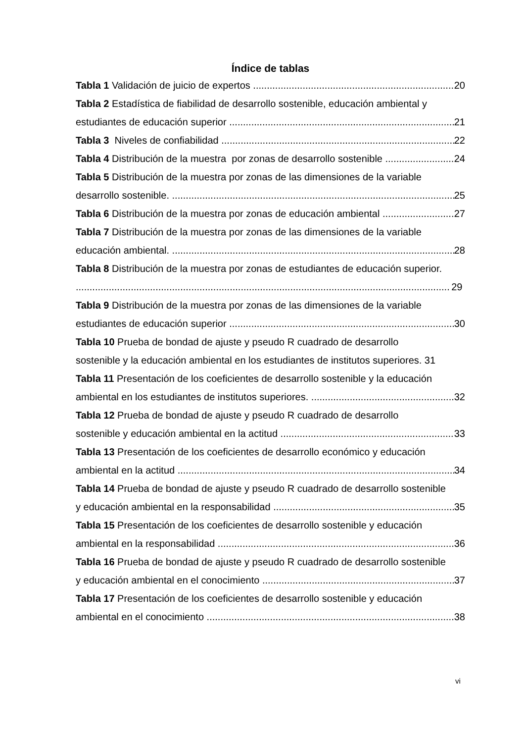Índice de tablas
Tabla 1 Validación de juicio de expertos 20
Tabla 2 Estadística de fiabilidad de desarrollo sostenible, educación ambiental y
estudiantes de educación superior 21
Tabla 3 Niveles de confiabilidad 22
Tabla 4 Distribución de la muestra por zonas de desarrollo sostenible 24
Tabla 5 Distribución de la muestra por zonas de las dimensiones de la variable
desarrollo sostenible. 25
Tabla 6 Distribución de la muestra por zonas de educación ambiental 27
Tabla 7 Distribución de la muestra por zonas de las dimensiones de la variable
educación ambiental. 28
Tabla 8 Distribución de la muestra por zonas de estudiantes de educación superior.
29
Tabla 9 Distribución de la muestra por zonas de las dimensiones de la variable
estudiantes de educación superior 30
Tabla 10 Prueba de bondad de ajuste y pseudo R cuadrado de desarrollo
sostenible y la educación ambiental en los estudiantes de institutos superiores. 31
Tabla 11 Presentación de los coeficientes de desarrollo sostenible y la educación
ambiental en los estudiantes de institutos superiores. 32
Tabla 12 Prueba de bondad de ajuste y pseudo R cuadrado de desarrollo
sostenible y educación ambiental en la actitud 33
Tabla 13 Presentación de los coeficientes de desarrollo económico y educación
ambiental en la actitud 34
Tabla 14 Prueba de bondad de ajuste y pseudo R cuadrado de desarrollo sostenible
y educación ambiental en la responsabilidad 35
Tabla 15 Presentación de los coeficientes de desarrollo sostenible y educación
ambiental en la responsabilidad 36
Tabla 16 Prueba de bondad de ajuste y pseudo R cuadrado de desarrollo sostenible
y educación ambiental en el conocimiento 37
Tabla 17 Presentación de los coeficientes de desarrollo sostenible y educación
ambiental en el conocimiento 38
vi